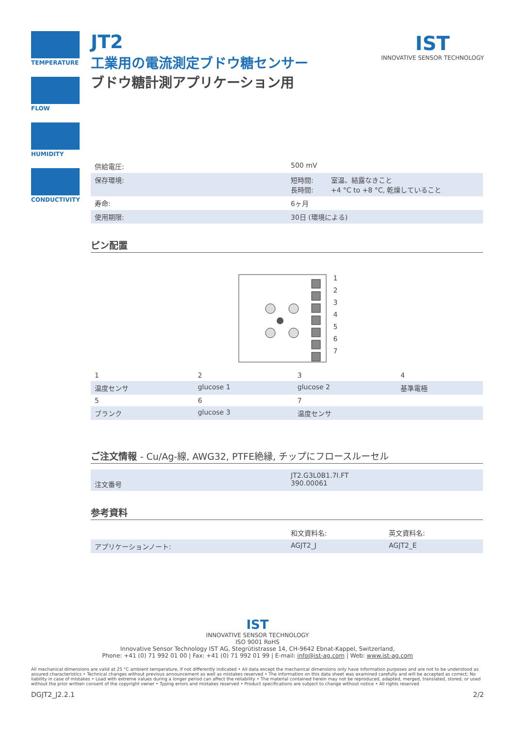TEMPERATURE
FLOW
HUMIDITY
CONDUCTIVITY
IST
INNOVATIVE SENSOR TECHNOLOGY
JT2
工業用の電流測定ブドウ糖センサー
ブドウ糖計測アプリケーション用
| 供給電圧: | 500 mV | |
| 保存環境: | 短時間: 長時間: | 室温、結露なきこと +4 °C to +8 °C, 乾燥していること |
| 寿命: | 6ヶ月 | |
| 使用期限: | 30日 (環境による) | |
ピン配置
1
2
3
4
5
6
7
| 1 | 2 | 3 | 4 |
| 温度センサ | glucose 1 | glucose 2 | 基準電極 |
| 5 | 6 | 7 | |
| ブランク | glucose 3 | 温度センサ | |
ご注文情報 - Cu/Ag-線, AWG32, PTFE絶縁, チップにフロースルーセル
| 注文番号 | JT2.G3L0B1.7I.FT 390.00061 |
参考資料
| | 和文資料名: | 英文資料名: |
| アプリケーションノート: | AGJT2_J | AGJT2_E |
IST
INNOVATIVE SENSOR TECHNOLOGY
ISO 9001 RoHS
Innovative Sensor Technology IST AG, Stegrütistrasse 14, CH-9642 Ebnat-Kappel, Switzerland,
Phone: +41 (0) 71 992 01 00 | Fax: +41 (0) 71 992 01 99 | E-mail: info@ist-ag.com | Web: www.ist-ag.com
All mechanical dimensions are valid at 25 °C ambient temperature, if not differently indicated • All data except the mechanical dimensions only have information purposes and are not to be understood as assured characteristics • Technical changes without previous announcement as well as mistakes reserved • The information on this data sheet was examined carefully and will be accepted as correct; No liability in case of mistakes • Load with extreme values during a longer period can affect the reliability • The material contained herein may not be reproduced, adapted, merged, translated, stored, or used without the prior written consent of the copyright owner • Typing errors and mistakes reserved • Product specifications are subject to change without notice • All rights reserved
DGJT2_J2.2.1 2/2